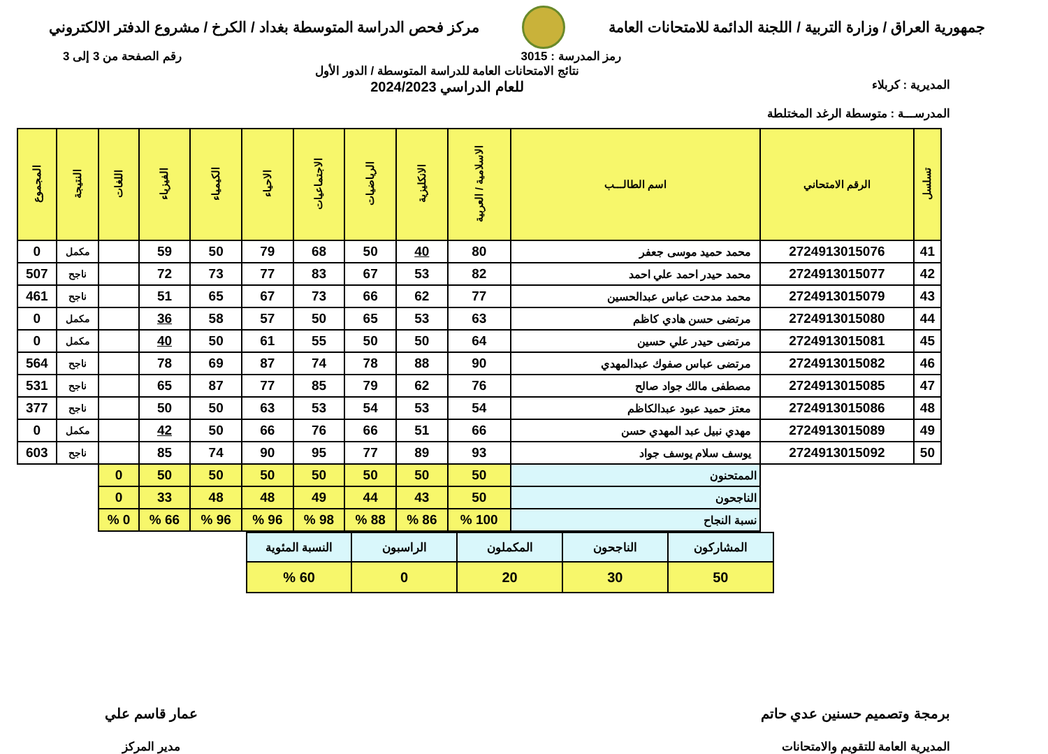جمهورية العراق / وزارة التربية / اللجنة الدائمة للامتحانات العامة
مركز فحص الدراسة المتوسطة بغداد / الكرخ / مشروع الدفتر الالكتروني
رمز المدرسة : 3015 رقم الصفحة من 3 إلى 3
المديرية : كربلاء
المدرســـة : متوسطة الرغد المختلطة
نتائج الامتحانات العامة للدراسة المتوسطة / الدور الأول
للعام الدراسي 2024/2023
| تسلسل | الرقم الامتحاني | اسم الطالـــب | الاسلامية / العربية | الانكليزية | الرياضيات | الاجتماعيات | الاحياء | الكيمياء | الفيزياء | اللغات | النتيجة | المجموع |
| --- | --- | --- | --- | --- | --- | --- | --- | --- | --- | --- | --- | --- |
| 41 | 2724913015076 | محمد حميد موسى جعفر | 80 | 40 | 50 | 68 | 79 | 50 | 59 | | مكمل | 0 |
| 42 | 2724913015077 | محمد حيدر احمد علي احمد | 82 | 53 | 67 | 83 | 77 | 73 | 72 | | ناجح | 507 |
| 43 | 2724913015079 | محمد مدحت عباس عبدالحسين | 77 | 62 | 66 | 73 | 67 | 65 | 51 | | ناجح | 461 |
| 44 | 2724913015080 | مرتضى حسن هادي كاظم | 63 | 53 | 65 | 50 | 57 | 58 | 36 | | مكمل | 0 |
| 45 | 2724913015081 | مرتضى حيدر علي حسين | 64 | 50 | 50 | 55 | 61 | 50 | 40 | | مكمل | 0 |
| 46 | 2724913015082 | مرتضى عباس صفوك عبدالمهدي | 90 | 88 | 78 | 74 | 87 | 69 | 78 | | ناجح | 564 |
| 47 | 2724913015085 | مصطفى مالك جواد صالح | 76 | 62 | 79 | 85 | 77 | 87 | 65 | | ناجح | 531 |
| 48 | 2724913015086 | معتز حميد عبود عبدالكاظم | 54 | 53 | 54 | 53 | 63 | 50 | 50 | | ناجح | 377 |
| 49 | 2724913015089 | مهدي نبيل عبد المهدي حسن | 66 | 51 | 66 | 76 | 66 | 50 | 42 | | مكمل | 0 |
| 50 | 2724913015092 | يوسف سلام يوسف جواد | 93 | 89 | 77 | 95 | 90 | 74 | 85 | | ناجح | 603 |
| | | الممتحنون | 50 | 50 | 50 | 50 | 50 | 50 | 50 | 0 | | |
| | | الناجحون | 50 | 43 | 44 | 49 | 48 | 48 | 33 | 0 | | |
| | | نسبة النجاح | 100 % | 86 % | 88 % | 98 % | 96 % | 96 % | 66 % | 0 % | | |
| المشاركون | الناجحون | المكملون | الراسبون | النسبة المئوية |
| 50 | 30 | 20 | 0 | 60 % |
برمجة وتصميم حسنين عدي حاتم
المديرية العامة للتقويم والامتحانات
عمار قاسم علي
مدير المركز